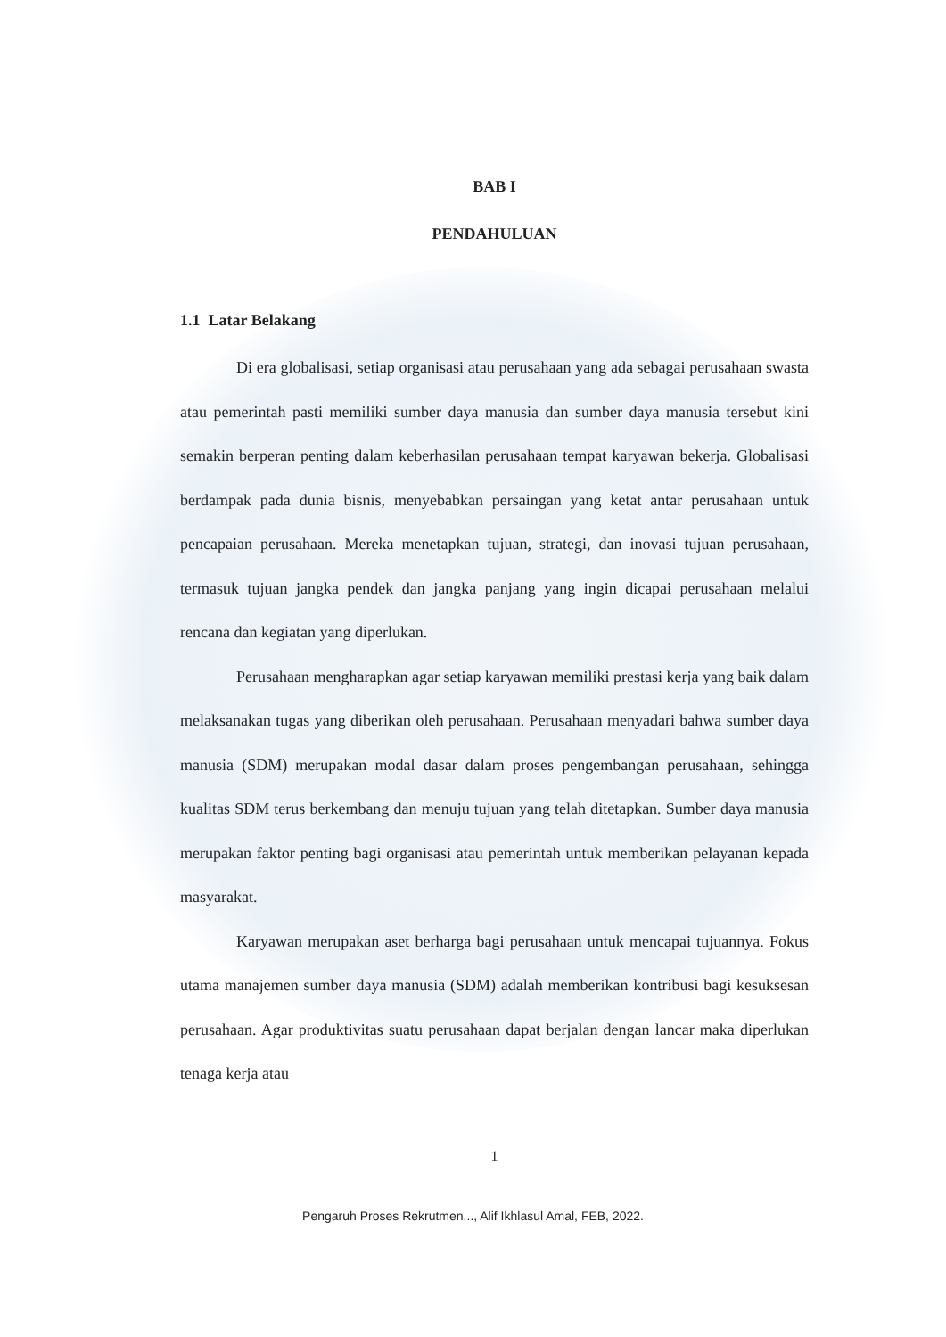BAB I
PENDAHULUAN
1.1 Latar Belakang
Di era globalisasi, setiap organisasi atau perusahaan yang ada sebagai perusahaan swasta atau pemerintah pasti memiliki sumber daya manusia dan sumber daya manusia tersebut kini semakin berperan penting dalam keberhasilan perusahaan tempat karyawan bekerja. Globalisasi berdampak pada dunia bisnis, menyebabkan persaingan yang ketat antar perusahaan untuk pencapaian perusahaan. Mereka menetapkan tujuan, strategi, dan inovasi tujuan perusahaan, termasuk tujuan jangka pendek dan jangka panjang yang ingin dicapai perusahaan melalui rencana dan kegiatan yang diperlukan.
Perusahaan mengharapkan agar setiap karyawan memiliki prestasi kerja yang baik dalam melaksanakan tugas yang diberikan oleh perusahaan. Perusahaan menyadari bahwa sumber daya manusia (SDM) merupakan modal dasar dalam proses pengembangan perusahaan, sehingga kualitas SDM terus berkembang dan menuju tujuan yang telah ditetapkan. Sumber daya manusia merupakan faktor penting bagi organisasi atau pemerintah untuk memberikan pelayanan kepada masyarakat.
Karyawan merupakan aset berharga bagi perusahaan untuk mencapai tujuannya. Fokus utama manajemen sumber daya manusia (SDM) adalah memberikan kontribusi bagi kesuksesan perusahaan. Agar produktivitas suatu perusahaan dapat berjalan dengan lancar maka diperlukan tenaga kerja atau
1
Pengaruh Proses Rekrutmen..., Alif Ikhlasul Amal, FEB, 2022.